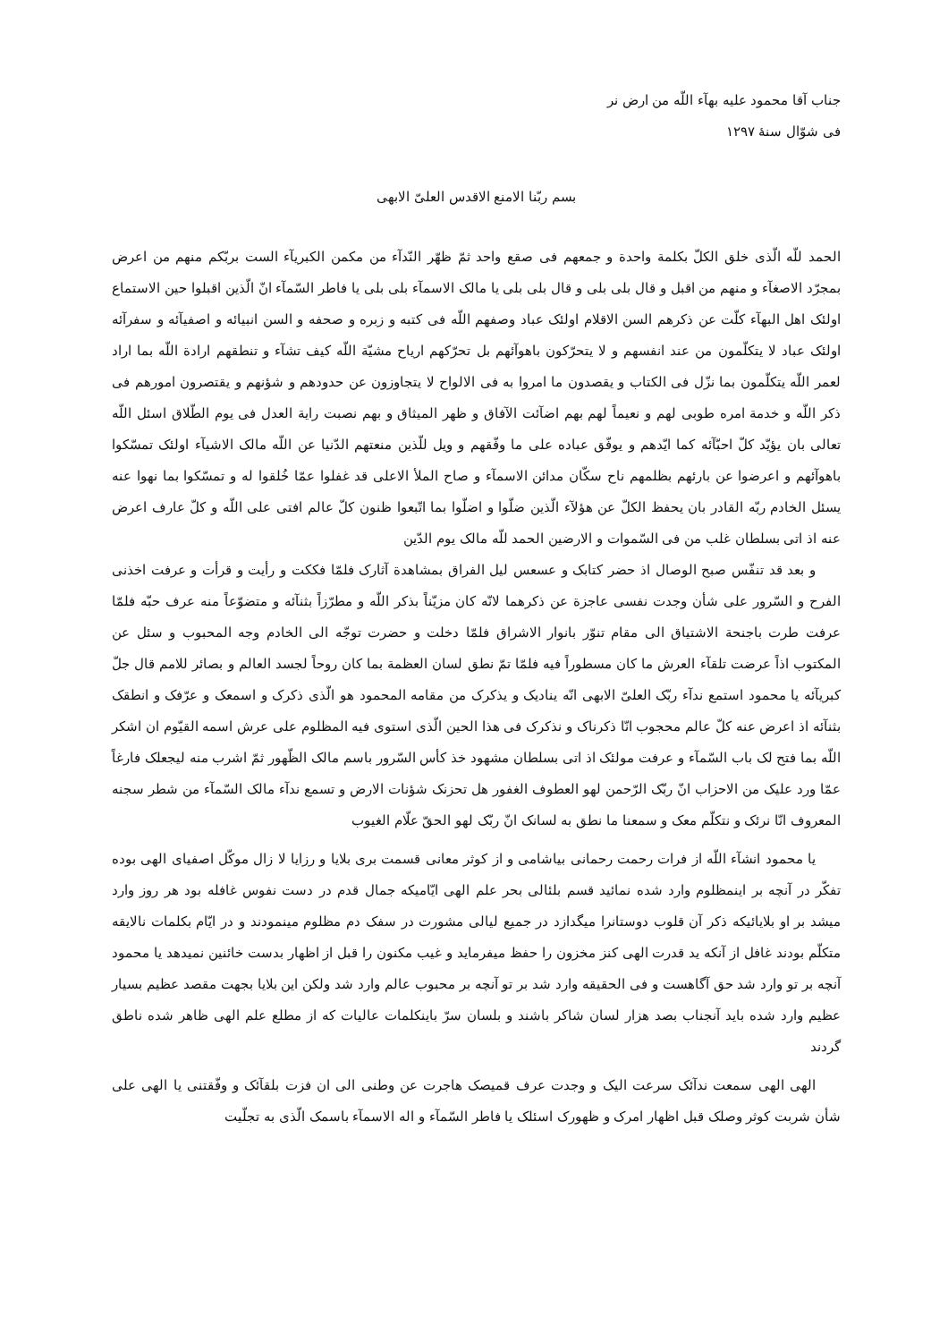جناب آقا محمود علیه بهآء اللّه من ارض نر
فی شوّال سنهٔ ۱۲۹۷
بسم ربّنا الامنع الاقدس العلیّ الابهی
الحمد للّه الّذی خلق الکلّ بکلمة واحدة و جمعهم فی صقع واحد ثمّ ظهّر النّدآء من مکمن الکبریآء الست بربّکم منهم من اعرض بمجرّد الاصغآء و منهم من اقبل و قال بلی بلی و قال بلی بلی یا مالک الاسمآء بلی بلی یا فاطر السّمآء انّ الّذین اقبلوا حین الاستماع اولئک اهل البهآء کلّت عن ذکرهم السن الاقلام اولئک عباد وصفهم اللّه فی کتبه و زبره و صحفه و السن انبیائه و اصفیآئه و سفرآئه اولئک عباد لا یتکلّمون من عند انفسهم و لا یتحرّکون باهوآئهم بل تحرّکهم ارياح مشيّة اللّه کیف تشآء و تنطقهم ارادة اللّه بما اراد لعمر اللّه یتکلّمون بما نزّل فی الکتاب و یقصدون ما امروا به فی الالواح لا یتجاوزون عن حدودهم و شؤنهم و یقتصرون امورهم فی ذکر اللّه و خدمة امره طوبی لهم و نعیماً لهم بهم اضآئت الآفاق و ظهر المیثاق و بهم نصبت رایة العدل فی یوم الطّلاق اسئل اللّه تعالی بان یؤیّد کلّ احبّآئه کما ایّدهم و یوفّق عباده علی ما وفّقهم و ویل للّذین منعتهم الدّنیا عن اللّه مالک الاشیآء اولئک تمسّکوا باهوآئهم و اعرضوا عن بارئهم بظلمهم ناح سکّان مدائن الاسمآء و صاح الملأ الاعلی قد غفلوا عمّا خُلقوا له و تمسّکوا بما نهوا عنه یسئل الخادم ربّه القادر بان یحفظ الکلّ عن هؤلآء الّذین ضلّوا و اضلّوا بما اتّبعوا ظنون کلّ عالم افتی علی اللّه و کلّ عارف اعرض عنه اذ اتی بسلطان غلب من فی السّموات و الارضین الحمد للّه مالک یوم الدّین
و بعد قد تنفّس صبح الوصال اذ حضر کتابک و عسعس لیل الفراق بمشاهدة آثارک فلمّا فککت و رأیت و قرأت و عرفت اخذنی الفرح و السّرور علی شأن وجدت نفسی عاجزة عن ذکرهما لانّه کان مزیّناً بذکر اللّه و مطرّزاً بثنآئه و متضوّعاً منه عرف حبّه فلمّا عرفت طرت باجنحة الاشتیاق الی مقام تنوّر بانوار الاشراق فلمّا دخلت و حضرت توجّه الی الخادم وجه المحبوب و سئل عن المکتوب اذاً عرضت تلقآء العرش ما کان مسطوراً فیه فلمّا تمّ نطق لسان العظمة بما کان روحاً لجسد العالم و بصائر للامم قال جلّ کبریآئه یا محمود استمع ندآء ربّک العلیّ الابهی انّه ینادیک و یذکرک من مقامه المحمود هو الّذی ذکرک و اسمعک و عرّفک و انطقک بثنآئه اذ اعرض عنه کلّ عالم محجوب انّا ذکرناک و نذکرک فی هذا الحین الّذی استوی فیه المظلوم علی عرش اسمه القیّوم ان اشکر اللّه بما فتح لک باب السّمآء و عرفت مولئک اذ اتی بسلطان مشهود خذ کأس السّرور باسم مالک الظّهور ثمّ اشرب منه لیجعلک فارغاً عمّا ورد علیک من الاحزاب انّ ربّک الرّحمن لهو العطوف الغفور هل تحزنک شؤنات الارض و تسمع ندآء مالک السّمآء من شطر سجنه المعروف انّا نرئک و نتکلّم معک و سمعنا ما نطق به لسانک انّ ربّک لهو الحقّ علّام الغیوب
یا محمود انشآء اللّه از فرات رحمت رحمانی بیاشامی و از کوثر معانی قسمت بری بلایا و رزایا لا زال موکّل اصفیای الهی بوده تفکّر در آنچه بر اینمظلوم وارد شده نمائید قسم بلئالی بحر علم الهی ایّامیکه جمال قدم در دست نفوس غافله بود هر روز وارد میشد بر او بلایائیکه ذکر آن قلوب دوستانرا میگدازد در جمیع لیالی مشورت در سفک دم مظلوم مینمودند و در ایّام بکلمات نالایقه متکلّم بودند غافل از آنکه ید قدرت الهی کنز مخزون را حفظ میفرماید و غیب مکنون را قبل از اظهار بدست خائنین نمیدهد یا محمود آنچه بر تو وارد شد حق آگاهست و فی الحقیقه وارد شد بر تو آنچه بر محبوب عالم وارد شد ولکن این بلایا بجهت مقصد عظیم بسیار عظیم وارد شده باید آنجناب بصد هزار لسان شاکر باشند و بلسان سرّ باینکلمات عالیات که از مطلع علم الهی ظاهر شده ناطق گردند
الهی الهی سمعت ندآئک سرعت الیک و وجدت عرف قمیصک هاجرت عن وطنی الی ان فزت بلقآئک و وفّقتنی یا الهی علی شأن شربت کوثر وصلک قبل اظهار امرک و ظهورک اسئلک یا فاطر السّمآء و اله الاسمآء باسمک الّذی به تجلّیت